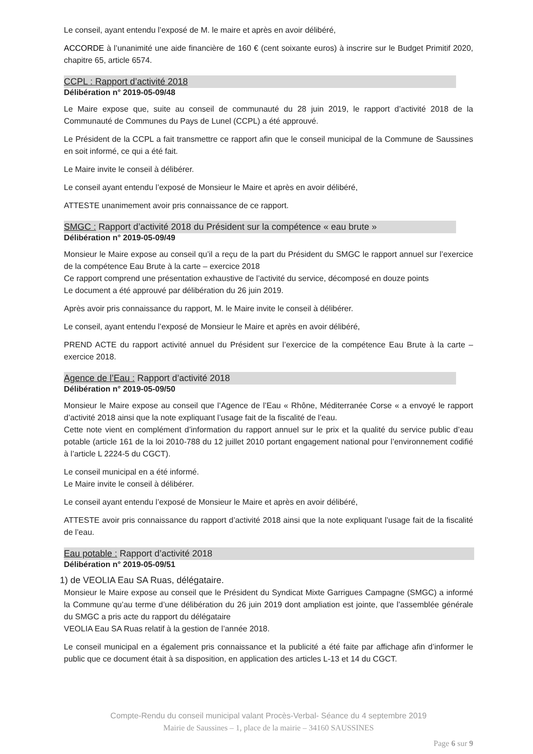Le conseil, ayant entendu l’exposé de M. le maire et après en avoir délibéré,
ACCORDE à l’unanimité une aide financière de 160 € (cent soixante euros) à inscrire sur le Budget Primitif 2020, chapitre 65, article 6574.
CCPL : Rapport d’activité 2018
Délibération n° 2019-05-09/48
Le Maire expose que, suite au conseil de communauté du 28 juin 2019, le rapport d’activité 2018 de la Communauté de Communes du Pays de Lunel (CCPL) a été approuvé.
Le Président de la CCPL a fait transmettre ce rapport afin que le conseil municipal de la Commune de Saussines en soit informé, ce qui a été fait.
Le Maire invite le conseil à délibérer.
Le conseil ayant entendu l’exposé de Monsieur le Maire et après en avoir délibéré,
ATTESTE unanimement avoir pris connaissance de ce rapport.
SMGC : Rapport d’activité 2018 du Président sur la compétence « eau brute »
Délibération n° 2019-05-09/49
Monsieur le Maire expose au conseil qu’il a reçu de la part du Président du SMGC le rapport annuel sur l’exercice de la compétence Eau Brute à la carte – exercice 2018
Ce rapport comprend une présentation exhaustive de l’activité du service, décomposé en douze points
Le document a été approuvé par délibération du 26 juin 2019.
Après avoir pris connaissance du rapport, M. le Maire invite le conseil à délibérer.
Le conseil, ayant entendu l’exposé de Monsieur le Maire et après en avoir délibéré,
PREND ACTE du rapport activité annuel du Président sur l’exercice de la compétence Eau Brute à la carte – exercice 2018.
Agence de l’Eau : Rapport d’activité 2018
Délibération n° 2019-05-09/50
Monsieur le Maire expose au conseil que l’Agence de l’Eau « Rhône, Méditerranée Corse « a envoyé le rapport d’activité 2018 ainsi que la note expliquant l’usage fait de la fiscalité de l’eau.
Cette note vient en complément d’information du rapport annuel sur le prix et la qualité du service public d’eau potable (article 161 de la loi 2010-788 du 12 juillet 2010 portant engagement national pour l’environnement codifié à l’article L 2224-5 du CGCT).
Le conseil municipal en a été informé.
Le Maire invite le conseil à délibérer.
Le conseil ayant entendu l’exposé de Monsieur le Maire et après en avoir délibéré,
ATTESTE avoir pris connaissance du rapport d’activité 2018 ainsi que la note expliquant l’usage fait de la fiscalité de l’eau.
Eau potable : Rapport d’activité 2018
Délibération n° 2019-05-09/51
1) de VEOLIA Eau SA Ruas, délégataire.
Monsieur le Maire expose au conseil que le Président du Syndicat Mixte Garrigues Campagne (SMGC) a informé la Commune qu’au terme d’une délibération du 26 juin 2019 dont ampliation est jointe, que l’assemblée générale du SMGC a pris acte du rapport du délégataire
VEOLIA Eau SA Ruas relatif à la gestion de l’année 2018.
Le conseil municipal en a également pris connaissance et la publicité a été faite par affichage afin d’informer le public que ce document était à sa disposition, en application des articles L-13 et 14 du CGCT.
Compte-Rendu du conseil municipal valant Procès-Verbal- Séance du 4 septembre 2019
Mairie de Saussines – 1, place de la mairie – 34160 SAUSSINES
Page 6 sur 9